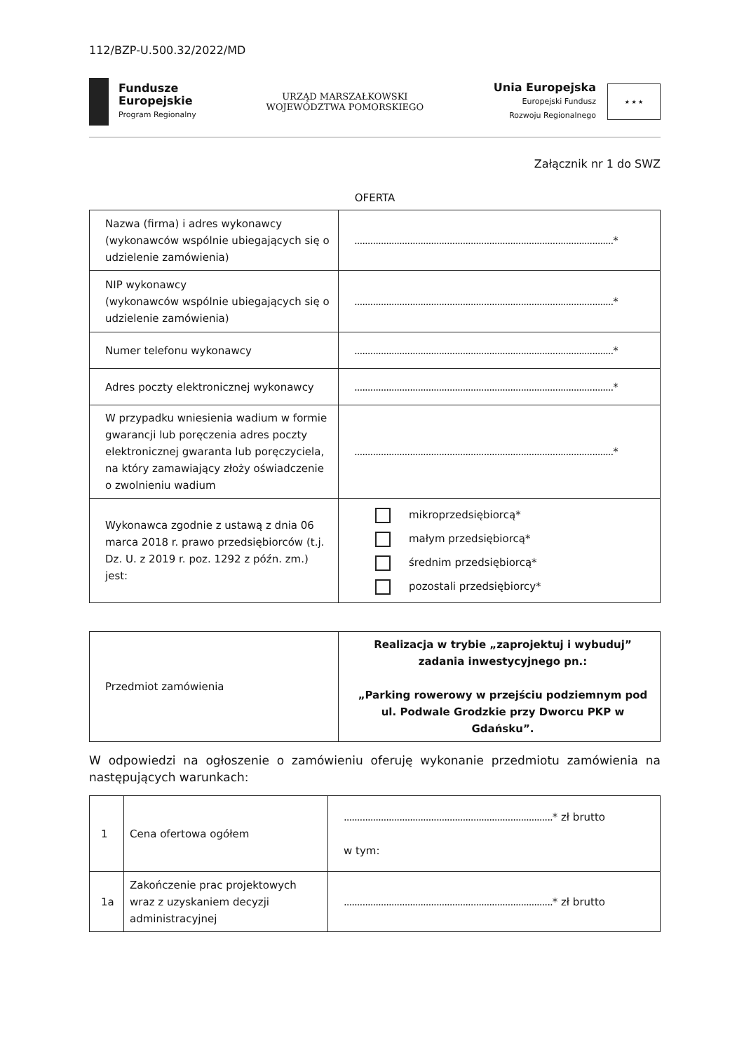112/BZP-U.500.32/2022/MD
Fundusze
Europejskie
Program Regionalny
URZĄD MARSZAŁKOWSKI
WOJEWÓDZTWA POMORSKIEGO
Unia Europejska
Europejski Fundusz
Rozwoju Regionalnego
★ ★ ★
Załącznik nr 1 do SWZ
OFERTA
| Nazwa (firma) i adres wykonawcy (wykonawców wspólnie ubiegających się o udzielenie zamówienia) | .................................................................................................. * |
| NIP wykonawcy (wykonawców wspólnie ubiegających się o udzielenie zamówienia) | .................................................................................................. * |
| Numer telefonu wykonawcy | .................................................................................................. * |
| Adres poczty elektronicznej wykonawcy | .................................................................................................. * |
| W przypadku wniesienia wadium w formie gwarancji lub poręczenia adres poczty elektronicznej gwaranta lub poręczyciela, na który zamawiający złoży oświadczenie o zwolnieniu wadium | .................................................................................................. * |
| Wykonawca zgodnie z ustawą z dnia 06 marca 2018 r. prawo przedsiębiorców (t.j. Dz. U. z 2019 r. poz. 1292 z późn. zm.) jest: | mikroprzedsiębiorcą* małym przedsiębiorcą* średnim przedsiębiorcą* pozostali przedsiębiorcy* |
| Przedmiot zamówienia | Realizacja w trybie „zaprojektuj i wybuduj” zadania inwestycyjnego pn.: „Parking rowerowy w przejściu podziemnym pod ul. Podwale Grodzkie przy Dworcu PKP w Gdańsku”. |
W odpowiedzi na ogłoszenie o zamówieniu oferuję wykonanie przedmiotu zamówienia na następujących warunkach:
| 1 | Cena ofertowa ogółem | ............................................................................... * zł brutto w tym: |
| 1a | Zakończenie prac projektowych wraz z uzyskaniem decyzji administracyjnej | ............................................................................... * zł brutto |